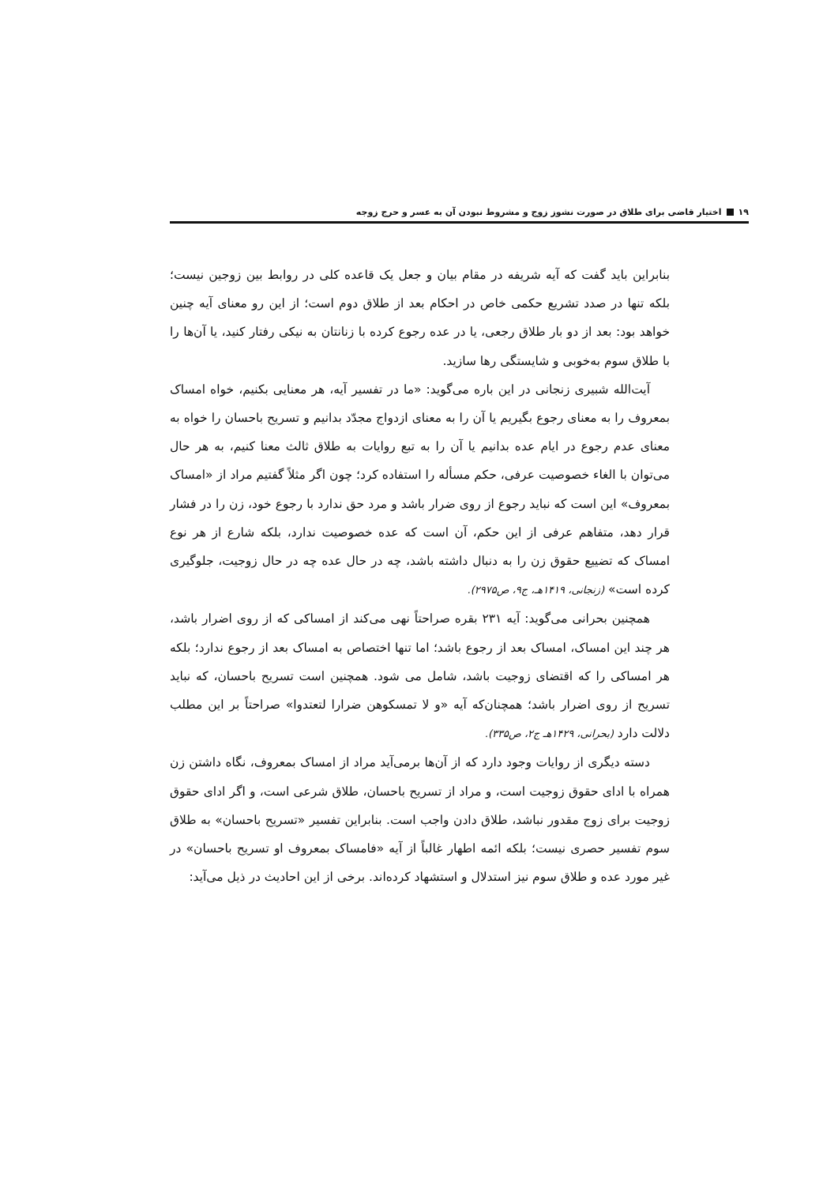۱۹ اختیار قاضی برای طلاق در صورت نشوز زوج و مشروط نبودن آن به عسر و حرج زوجه
بنابراین باید گفت که آیه شریفه در مقام بیان و جعل یک قاعده کلی در روابط بین زوجین نیست؛ بلکه تنها در صدد تشریع حکمی خاص در احکام بعد از طلاق دوم است؛ از این رو معنای آیه چنین خواهد بود: بعد از دو بار طلاق رجعی، یا در عده رجوع کرده با زنانتان به نیکی رفتار کنید، یا آن‌ها را با طلاق سوم به‌خوبی و شایستگی رها سازید.
آیت‌الله شبیری زنجانی در این باره می‌گوید: «ما در تفسیر آیه، هر معنایی بکنیم، خواه امساک بمعروف را به معنای رجوع بگیریم یا آن را به معنای ازدواج مجدّد بدانیم و تسریح باحسان را خواه به معنای عدم رجوع در ایام عده بدانیم یا آن را به تبع روایات به طلاق ثالث معنا کنیم، به هر حال می‌توان با الغاء خصوصیت عرفی، حکم مسأله را استفاده کرد؛ چون اگر مثلاً گفتیم مراد از «امساک بمعروف» این است که نباید رجوع از روی ضرار باشد و مرد حق ندارد با رجوع خود، زن را در فشار قرار دهد، متفاهم عرفی از این حکم، آن است که عده خصوصیت ندارد، بلکه شارع از هر نوع امساک که تضییع حقوق زن را به دنبال داشته باشد، چه در حال عده چه در حال زوجیت، جلوگیری کرده است» (زنجانی، ۱۴۱۹هـ، ج۹، ص۲۹۷۵).
همچنین بحرانی می‌گوید: آیه ۲۳۱ بقره صراحتاً نهی می‌کند از امساکی که از روی اضرار باشد، هر چند این امساک، امساک بعد از رجوع باشد؛ اما تنها اختصاص به امساک بعد از رجوع ندارد؛ بلکه هر امساکی را که اقتضای زوجیت باشد، شامل می شود. همچنین است تسریح باحسان، که نباید تسریح از روی اضرار باشد؛ همچنان‌که آیه «و لا تمسکوهن ضرارا لتعتدوا» صراحتاً بر این مطلب دلالت دارد (بحرانی، ۱۴۲۹هـ ج۲، ص۳۳۵).
دسته دیگری از روایات وجود دارد که از آن‌ها برمی‌آید مراد از امساک بمعروف، نگاه داشتن زن همراه با ادای حقوق زوجیت است، و مراد از تسریح باحسان، طلاق شرعی است، و اگر ادای حقوق زوجیت برای زوج مقدور نباشد، طلاق دادن واجب است. بنابراین تفسیر «تسریح باحسان» به طلاق سوم تفسیر حصری نیست؛ بلکه ائمه اطهار غالباً از آیه «فامساک بمعروف او تسریح باحسان» در غیر مورد عده و طلاق سوم نیز استدلال و استشهاد کرده‌اند. برخی از این احادیث در ذیل می‌آید: